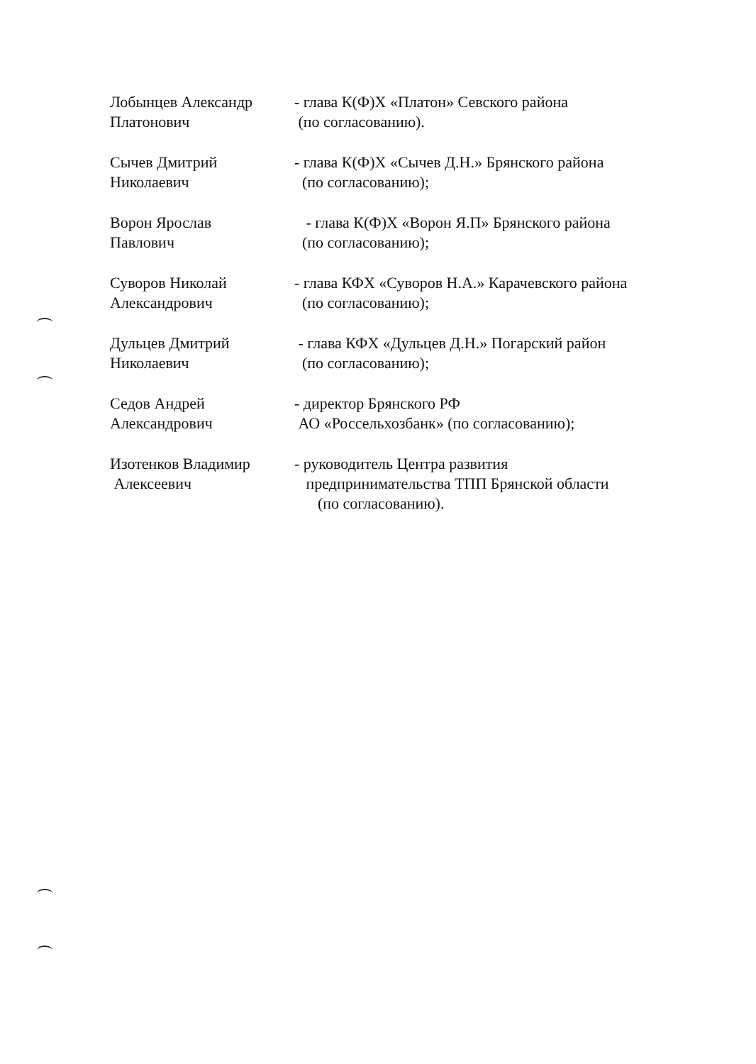Лобынцев Александр
Платонович
- глава К(Ф)Х «Платон» Севского района
(по согласованию).
Сычев Дмитрий
Николаевич
- глава К(Ф)Х «Сычев Д.Н.» Брянского района
(по согласованию);
Ворон Ярослав
Павлович
- глава К(Ф)Х «Ворон Я.П» Брянского района
(по согласованию);
Суворов Николай
Александрович
- глава КФХ «Суворов Н.А.» Карачевского района
(по согласованию);
Дульцев Дмитрий
Николаевич
- глава КФХ «Дульцев Д.Н.» Погарский район
(по согласованию);
Седов Андрей
Александрович
- директор Брянского РФ
АО «Россельхозбанк» (по согласованию);
Изотенков Владимир
Алексеевич
- руководитель Центра развития
предпринимательства ТПП Брянской области
(по согласованию).